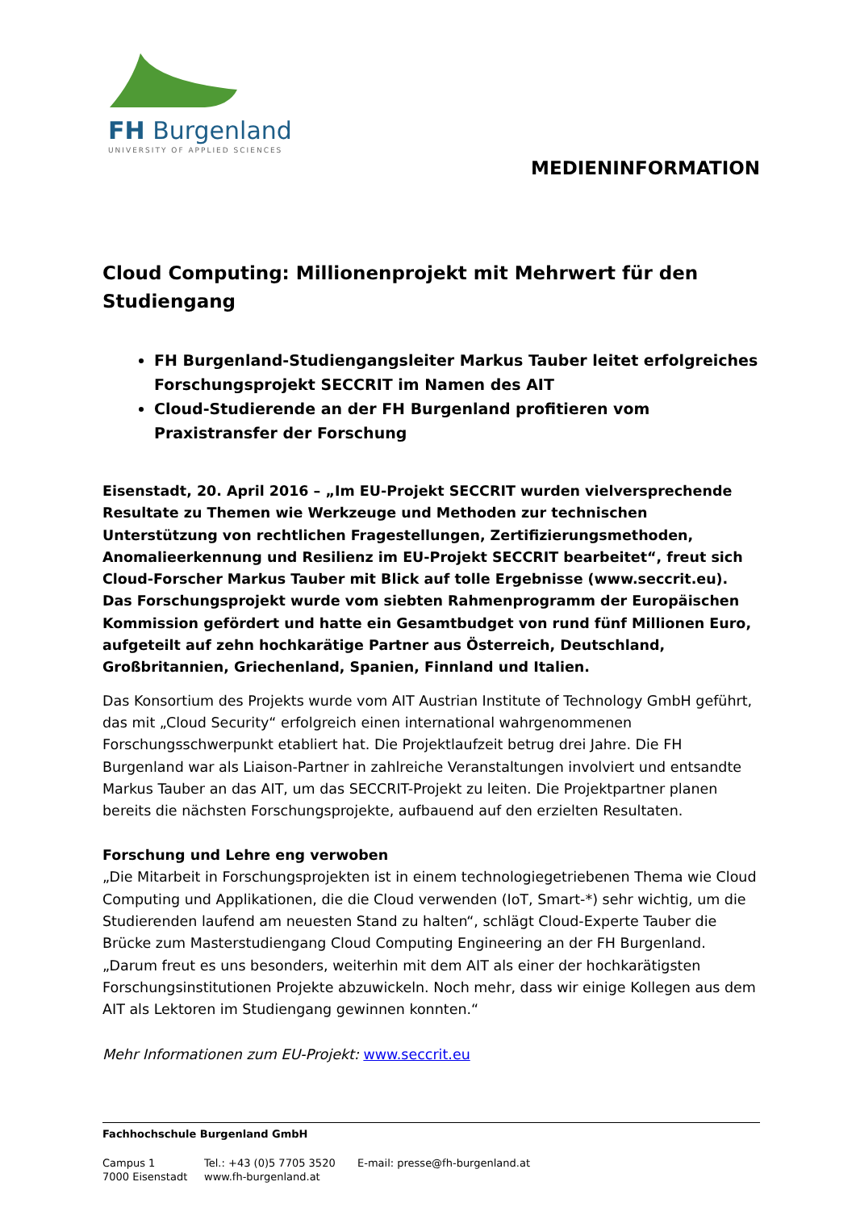FH Burgenland
UNIVERSITY OF APPLIED SCIENCES
MEDIENINFORMATION
Cloud Computing: Millionenprojekt mit Mehrwert für den Studiengang
FH Burgenland-Studiengangsleiter Markus Tauber leitet erfolgreiches Forschungsprojekt SECCRIT im Namen des AIT
Cloud-Studierende an der FH Burgenland profitieren vom Praxistransfer der Forschung
Eisenstadt, 20. April 2016 – „Im EU-Projekt SECCRIT wurden vielversprechende Resultate zu Themen wie Werkzeuge und Methoden zur technischen Unterstützung von rechtlichen Fragestellungen, Zertifizierungsmethoden, Anomalieerkennung und Resilienz im EU-Projekt SECCRIT bearbeitet“, freut sich Cloud-Forscher Markus Tauber mit Blick auf tolle Ergebnisse (www.seccrit.eu). Das Forschungsprojekt wurde vom siebten Rahmenprogramm der Europäischen Kommission gefördert und hatte ein Gesamtbudget von rund fünf Millionen Euro, aufgeteilt auf zehn hochkarätige Partner aus Österreich, Deutschland, Großbritannien, Griechenland, Spanien, Finnland und Italien.
Das Konsortium des Projekts wurde vom AIT Austrian Institute of Technology GmbH geführt, das mit „Cloud Security“ erfolgreich einen international wahrgenommenen Forschungsschwerpunkt etabliert hat. Die Projektlaufzeit betrug drei Jahre. Die FH Burgenland war als Liaison-Partner in zahlreiche Veranstaltungen involviert und entsandte Markus Tauber an das AIT, um das SECCRIT-Projekt zu leiten. Die Projektpartner planen bereits die nächsten Forschungsprojekte, aufbauend auf den erzielten Resultaten.
Forschung und Lehre eng verwoben
„Die Mitarbeit in Forschungsprojekten ist in einem technologiegetriebenen Thema wie Cloud Computing und Applikationen, die die Cloud verwenden (IoT, Smart-*) sehr wichtig, um die Studierenden laufend am neuesten Stand zu halten“, schlägt Cloud-Experte Tauber die Brücke zum Masterstudiengang Cloud Computing Engineering an der FH Burgenland. „Darum freut es uns besonders, weiterhin mit dem AIT als einer der hochkarätigsten Forschungsinstitutionen Projekte abzuwickeln. Noch mehr, dass wir einige Kollegen aus dem AIT als Lektoren im Studiengang gewinnen konnten.“
Mehr Informationen zum EU-Projekt: www.seccrit.eu
Fachhochschule Burgenland GmbH
Campus 1
7000 Eisenstadt
Tel.: +43 (0)5 7705 3520
www.fh-burgenland.at
E-mail: presse@fh-burgenland.at